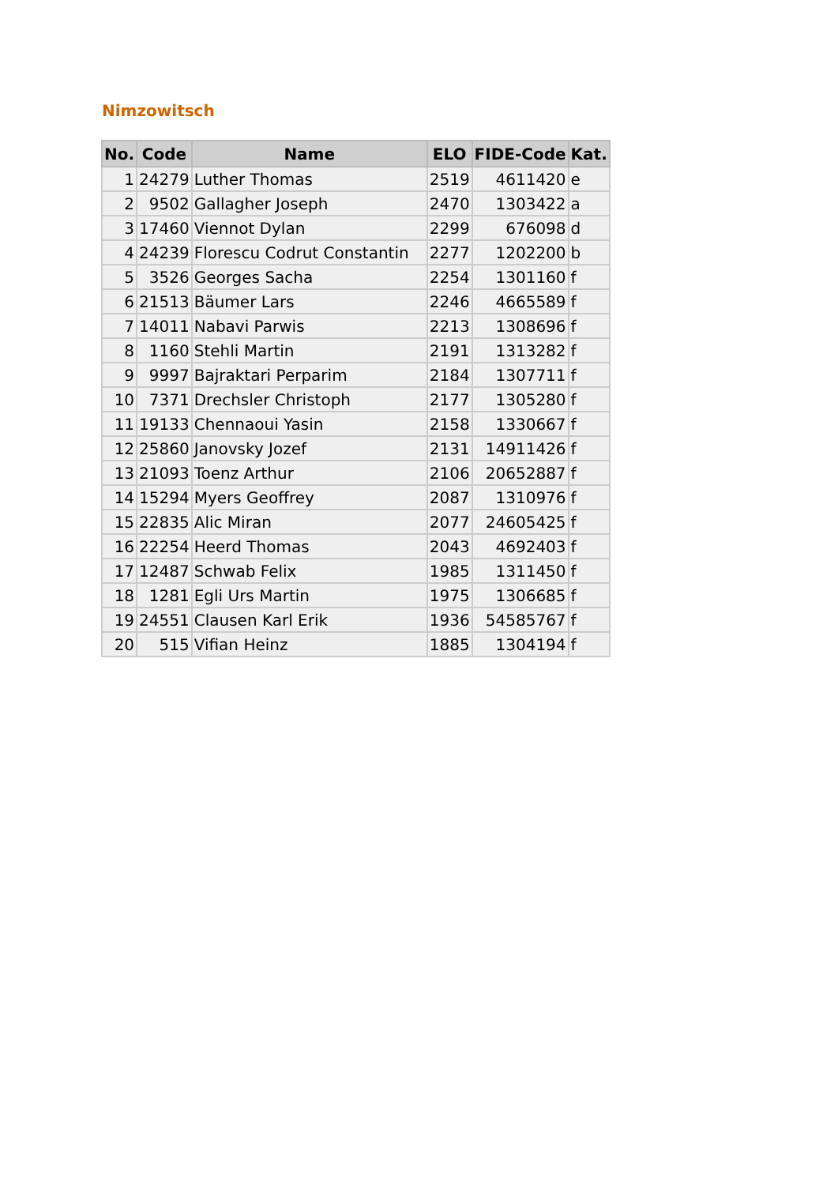Nimzowitsch
| No. | Code | Name | ELO | FIDE-Code | Kat. |
| --- | --- | --- | --- | --- | --- |
| 1 | 24279 | Luther Thomas | 2519 | 4611420 | e |
| 2 | 9502 | Gallagher Joseph | 2470 | 1303422 | a |
| 3 | 17460 | Viennot Dylan | 2299 | 676098 | d |
| 4 | 24239 | Florescu Codrut Constantin | 2277 | 1202200 | b |
| 5 | 3526 | Georges Sacha | 2254 | 1301160 | f |
| 6 | 21513 | Bäumer Lars | 2246 | 4665589 | f |
| 7 | 14011 | Nabavi Parwis | 2213 | 1308696 | f |
| 8 | 1160 | Stehli Martin | 2191 | 1313282 | f |
| 9 | 9997 | Bajraktari Perparim | 2184 | 1307711 | f |
| 10 | 7371 | Drechsler Christoph | 2177 | 1305280 | f |
| 11 | 19133 | Chennaoui Yasin | 2158 | 1330667 | f |
| 12 | 25860 | Janovsky Jozef | 2131 | 14911426 | f |
| 13 | 21093 | Toenz Arthur | 2106 | 20652887 | f |
| 14 | 15294 | Myers Geoffrey | 2087 | 1310976 | f |
| 15 | 22835 | Alic Miran | 2077 | 24605425 | f |
| 16 | 22254 | Heerd Thomas | 2043 | 4692403 | f |
| 17 | 12487 | Schwab Felix | 1985 | 1311450 | f |
| 18 | 1281 | Egli Urs Martin | 1975 | 1306685 | f |
| 19 | 24551 | Clausen Karl Erik | 1936 | 54585767 | f |
| 20 | 515 | Vifian Heinz | 1885 | 1304194 | f |